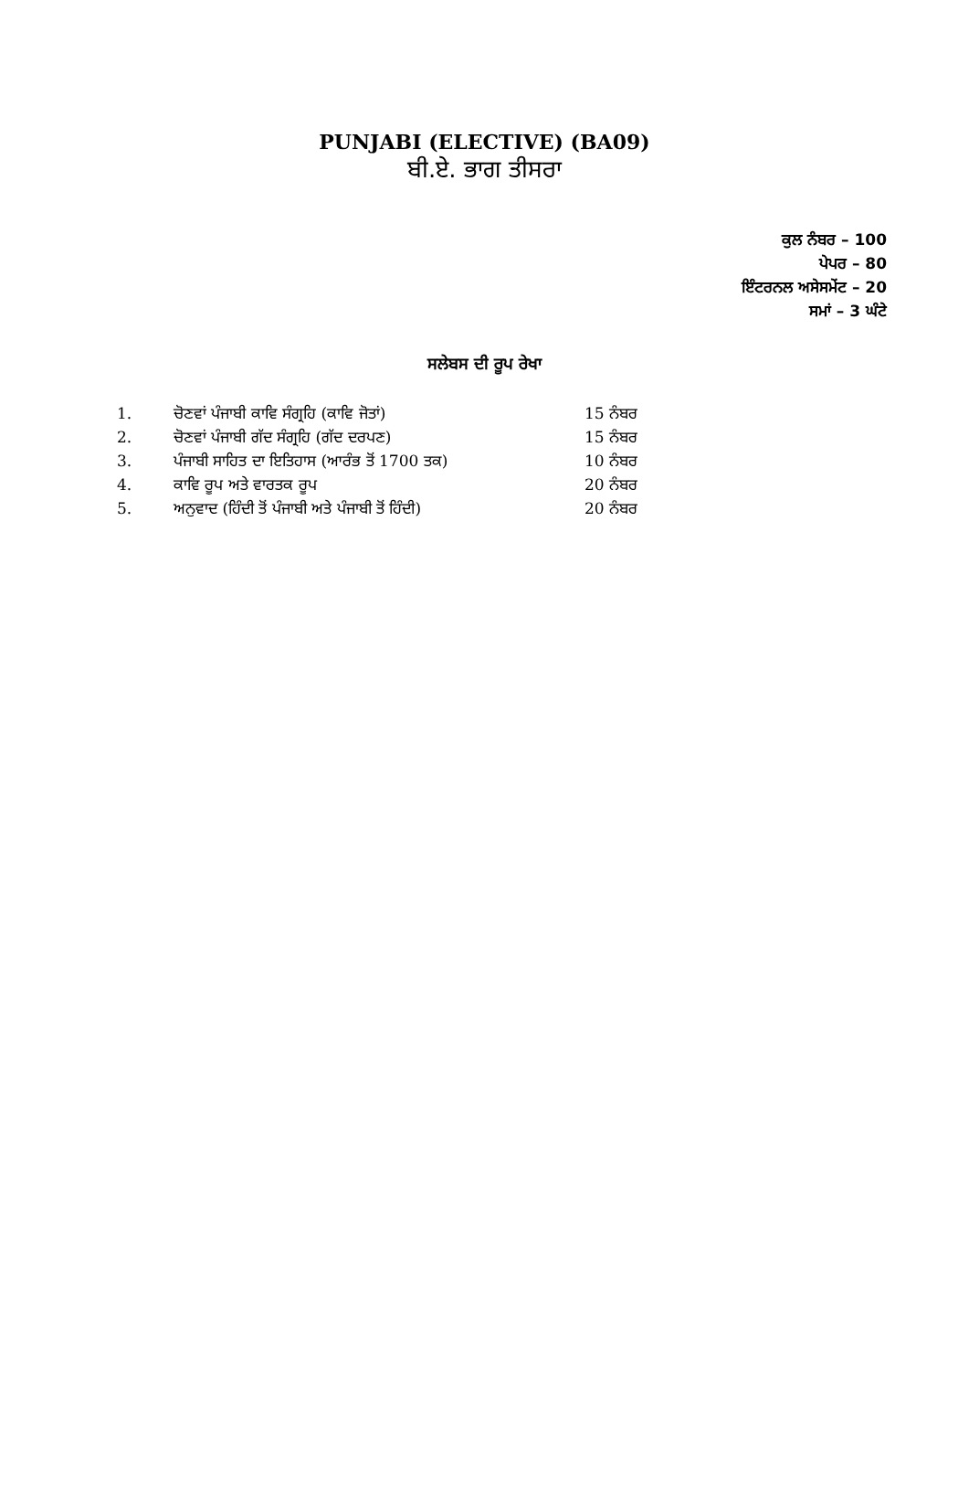PUNJABI (ELECTIVE) (BA09)
ਬੀ.ਏ. ਭਾਗ ਤੀਸਰਾ
ਕੁਲ ਨੰਬਰ – 100
ਪੇਪਰ – 80
ਇੰਟਰਨਲ ਅਸੇਸਮੇਂਟ – 20
ਸਮਾਂ – 3 ਘੰਟੇ
ਸਲੇਬਸ ਦੀ ਰੂਪ ਰੇਖਾ
| 1. | ਚੋਣਵਾਂ ਪੰਜਾਬੀ ਕਾਵਿ ਸੰਗ੍ਰਹਿ (ਕਾਵਿ ਜੋਤਾਂ) | 15 ਨੰਬਰ |
| 2. | ਚੋਣਵਾਂ ਪੰਜਾਬੀ ਗੱਦ ਸੰਗ੍ਰਹਿ (ਗੱਦ ਦਰਪਣ) | 15 ਨੰਬਰ |
| 3. | ਪੰਜਾਬੀ ਸਾਹਿਤ ਦਾ ਇਤਿਹਾਸ (ਆਰੰਭ ਤੋਂ 1700 ਤਕ) | 10 ਨੰਬਰ |
| 4. | ਕਾਵਿ ਰੂਪ ਅਤੇ ਵਾਰਤਕ ਰੂਪ | 20 ਨੰਬਰ |
| 5. | ਅਨੁਵਾਦ (ਹਿੰਦੀ ਤੋਂ ਪੰਜਾਬੀ ਅਤੇ ਪੰਜਾਬੀ ਤੋਂ ਹਿੰਦੀ) | 20 ਨੰਬਰ |